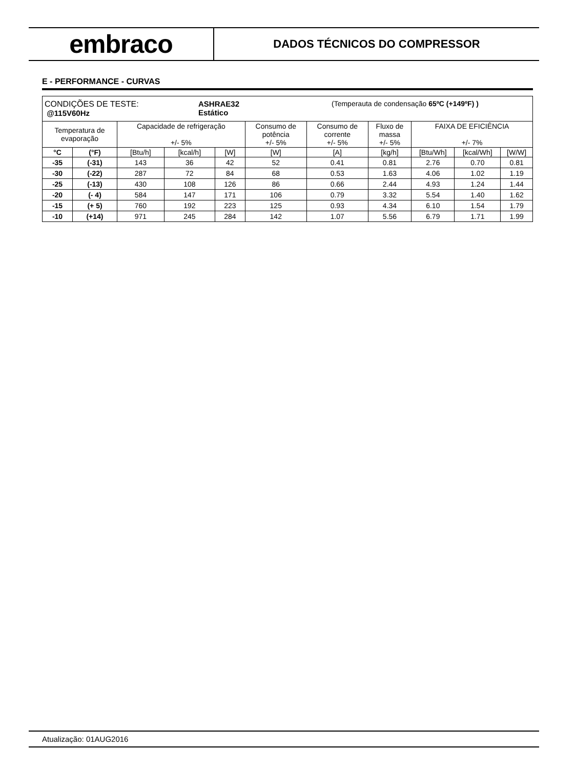embraco
DADOS TÉCNICOS DO COMPRESSOR
E - PERFORMANCE - CURVAS
| CONDIÇÕES DE TESTE: @115V60Hz ASHRAE32 Estático (Temperauta de condensação 65ºC (+149ºF) ) | | | | | | | | | | |
| Temperatura de evaporação | | Capacidade de refrigeração +/- 5% | | | Consumo de potência +/- 5% | Consumo de corrente +/- 5% | Fluxo de massa +/- 5% | FAIXA DE EFICIÊNCIA +/- 7% | | |
| °C | (°F) | [Btu/h] | [kcal/h] | [W] | [W] | [A] | [kg/h] | [Btu/Wh] | [kcal/Wh] | [W/W] |
| -35 | (-31) | 143 | 36 | 42 | 52 | 0.41 | 0.81 | 2.76 | 0.70 | 0.81 |
| -30 | (-22) | 287 | 72 | 84 | 68 | 0.53 | 1.63 | 4.06 | 1.02 | 1.19 |
| -25 | (-13) | 430 | 108 | 126 | 86 | 0.66 | 2.44 | 4.93 | 1.24 | 1.44 |
| -20 | (- 4) | 584 | 147 | 171 | 106 | 0.79 | 3.32 | 5.54 | 1.40 | 1.62 |
| -15 | (+ 5) | 760 | 192 | 223 | 125 | 0.93 | 4.34 | 6.10 | 1.54 | 1.79 |
| -10 | (+14) | 971 | 245 | 284 | 142 | 1.07 | 5.56 | 6.79 | 1.71 | 1.99 |
Atualização: 01AUG2016